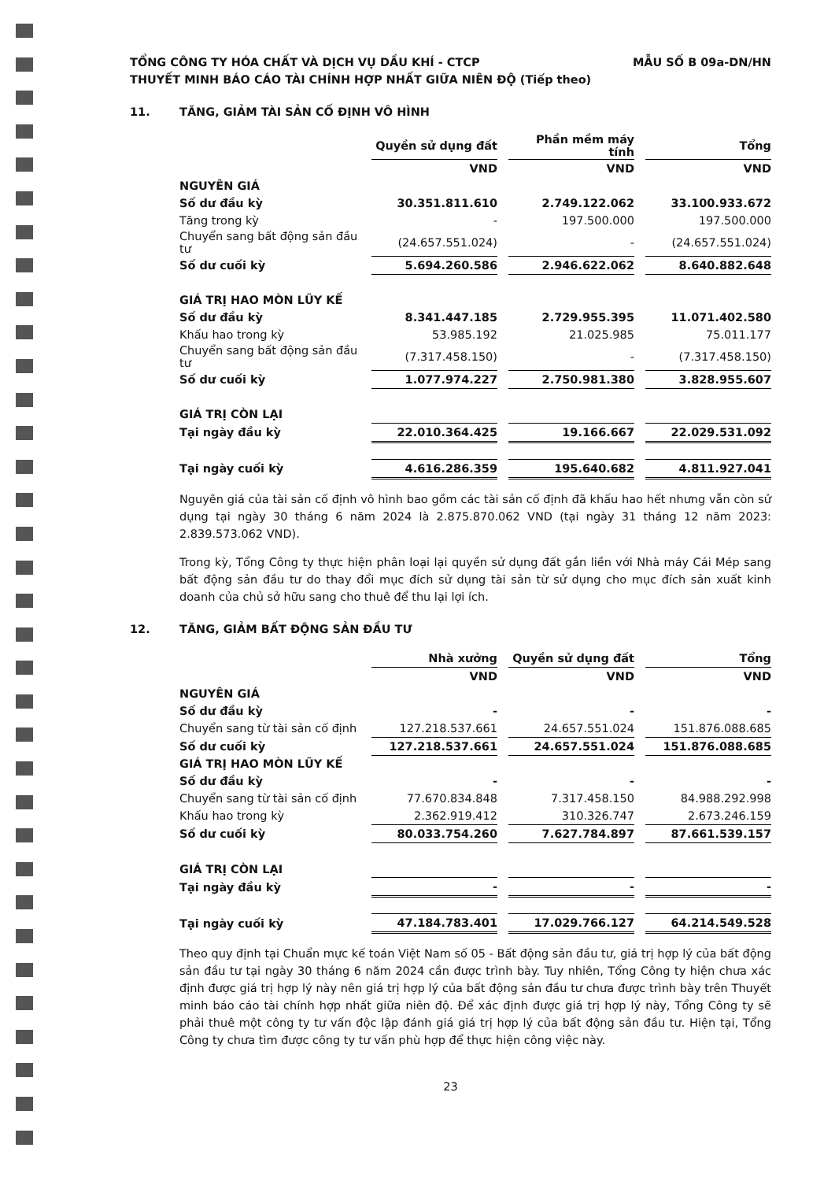TỔNG CÔNG TY HÓA CHẤT VÀ DỊCH VỤ DẦU KHÍ - CTCP
THUYẾT MINH BÁO CÁO TÀI CHÍNH HỢP NHẤT GIỮA NIÊN ĐỘ (Tiếp theo)
MẪU SỐ B 09a-DN/HN
11. TĂNG, GIẢM TÀI SẢN CỐ ĐỊNH VÔ HÌNH
| | Quyền sử dụng đất | | Phần mềm máy tính | | Tổng |
| | VND | | VND | | VND |
| NGUYÊN GIÁ | | | | | |
| Số dư đầu kỳ | 30.351.811.610 | | 2.749.122.062 | | 33.100.933.672 |
| Tăng trong kỳ | - | | 197.500.000 | | 197.500.000 |
| Chuyển sang bất động sản đầu tư | (24.657.551.024) | | - | | (24.657.551.024) |
| Số dư cuối kỳ | 5.694.260.586 | | 2.946.622.062 | | 8.640.882.648 |
| GIÁ TRỊ HAO MÒN LŨY KẾ | | | | | |
| Số dư đầu kỳ | 8.341.447.185 | | 2.729.955.395 | | 11.071.402.580 |
| Khấu hao trong kỳ | 53.985.192 | | 21.025.985 | | 75.011.177 |
| Chuyển sang bất động sản đầu tư | (7.317.458.150) | | - | | (7.317.458.150) |
| Số dư cuối kỳ | 1.077.974.227 | | 2.750.981.380 | | 3.828.955.607 |
| GIÁ TRỊ CÒN LẠI | | | | | |
| Tại ngày đầu kỳ | 22.010.364.425 | | 19.166.667 | | 22.029.531.092 |
| Tại ngày cuối kỳ | 4.616.286.359 | | 195.640.682 | | 4.811.927.041 |
Nguyên giá của tài sản cố định vô hình bao gồm các tài sản cố định đã khấu hao hết nhưng vẫn còn sử dụng tại ngày 30 tháng 6 năm 2024 là 2.875.870.062 VND (tại ngày 31 tháng 12 năm 2023: 2.839.573.062 VND).
Trong kỳ, Tổng Công ty thực hiện phân loại lại quyền sử dụng đất gắn liền với Nhà máy Cái Mép sang bất động sản đầu tư do thay đổi mục đích sử dụng tài sản từ sử dụng cho mục đích sản xuất kinh doanh của chủ sở hữu sang cho thuê để thu lại lợi ích.
12. TĂNG, GIẢM BẤT ĐỘNG SẢN ĐẦU TƯ
| | Nhà xưởng | | Quyền sử dụng đất | | Tổng |
| | VND | | VND | | VND |
| NGUYÊN GIÁ | | | | | |
| Số dư đầu kỳ | - | | - | | - |
| Chuyển sang từ tài sản cố định | 127.218.537.661 | | 24.657.551.024 | | 151.876.088.685 |
| Số dư cuối kỳ | 127.218.537.661 | | 24.657.551.024 | | 151.876.088.685 |
| GIÁ TRỊ HAO MÒN LŨY KẾ | | | | | |
| Số dư đầu kỳ | - | | - | | - |
| Chuyển sang từ tài sản cố định | 77.670.834.848 | | 7.317.458.150 | | 84.988.292.998 |
| Khấu hao trong kỳ | 2.362.919.412 | | 310.326.747 | | 2.673.246.159 |
| Số dư cuối kỳ | 80.033.754.260 | | 7.627.784.897 | | 87.661.539.157 |
| GIÁ TRỊ CÒN LẠI | | | | | |
| Tại ngày đầu kỳ | - | | - | | - |
| Tại ngày cuối kỳ | 47.184.783.401 | | 17.029.766.127 | | 64.214.549.528 |
Theo quy định tại Chuẩn mực kế toán Việt Nam số 05 - Bất động sản đầu tư, giá trị hợp lý của bất động sản đầu tư tại ngày 30 tháng 6 năm 2024 cần được trình bày. Tuy nhiên, Tổng Công ty hiện chưa xác định được giá trị hợp lý này nên giá trị hợp lý của bất động sản đầu tư chưa được trình bày trên Thuyết minh báo cáo tài chính hợp nhất giữa niên độ. Để xác định được giá trị hợp lý này, Tổng Công ty sẽ phải thuê một công ty tư vấn độc lập đánh giá giá trị hợp lý của bất động sản đầu tư. Hiện tại, Tổng Công ty chưa tìm được công ty tư vấn phù hợp để thực hiện công việc này.
23